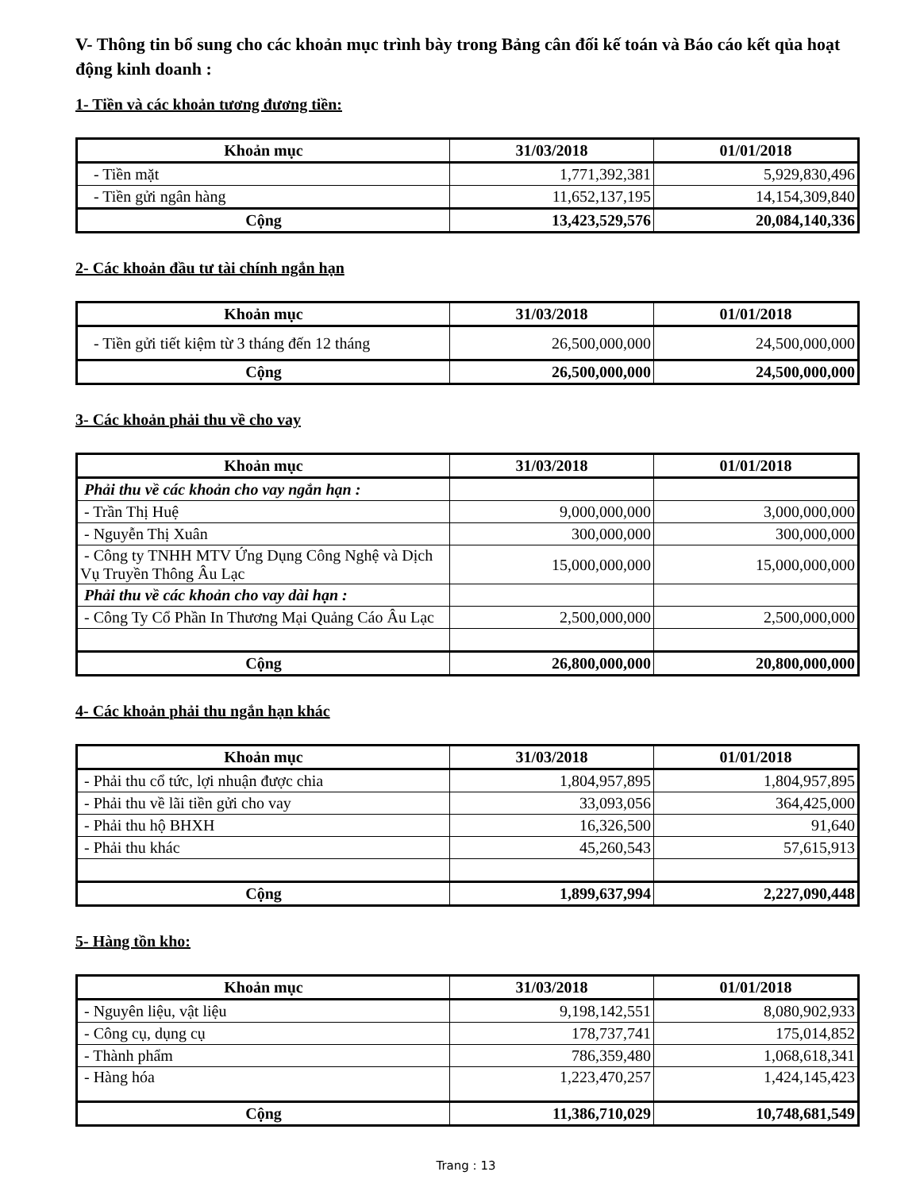V- Thông tin bổ sung cho các khoản mục trình bày trong Bảng cân đối kế toán và Báo cáo kết qủa hoạt động kinh doanh :
1- Tiền và các khoản tương đương tiền:
| Khoản mục | 31/03/2018 | 01/01/2018 |
| --- | --- | --- |
| - Tiền mặt | 1,771,392,381 | 5,929,830,496 |
| - Tiền gửi ngân hàng | 11,652,137,195 | 14,154,309,840 |
| Cộng | 13,423,529,576 | 20,084,140,336 |
2- Các khoản đầu tư tài chính ngắn hạn
| Khoản mục | 31/03/2018 | 01/01/2018 |
| --- | --- | --- |
| - Tiền gửi tiết kiệm từ 3 tháng đến 12 tháng | 26,500,000,000 | 24,500,000,000 |
| Cộng | 26,500,000,000 | 24,500,000,000 |
3- Các khoản phải thu về cho vay
| Khoản mục | 31/03/2018 | 01/01/2018 |
| --- | --- | --- |
| Phải thu về các khoản cho vay ngắn hạn : | | |
| - Trần Thị Huệ | 9,000,000,000 | 3,000,000,000 |
| - Nguyễn Thị Xuân | 300,000,000 | 300,000,000 |
| - Công ty TNHH MTV Ứng Dụng Công Nghệ và Dịch Vụ Truyền Thông Âu Lạc | 15,000,000,000 | 15,000,000,000 |
| Phải thu về các khoản cho vay dài hạn : | | |
| - Công Ty Cổ Phần In Thương Mại Quảng Cáo Âu Lạc | 2,500,000,000 | 2,500,000,000 |
| Cộng | 26,800,000,000 | 20,800,000,000 |
4- Các khoản phải thu ngắn hạn khác
| Khoản mục | 31/03/2018 | 01/01/2018 |
| --- | --- | --- |
| - Phải thu cổ tức, lợi nhuận được chia | 1,804,957,895 | 1,804,957,895 |
| - Phải thu về lãi tiền gửi cho vay | 33,093,056 | 364,425,000 |
| - Phải thu hộ BHXH | 16,326,500 | 91,640 |
| - Phải thu khác | 45,260,543 | 57,615,913 |
| Cộng | 1,899,637,994 | 2,227,090,448 |
5- Hàng tồn kho:
| Khoản mục | 31/03/2018 | 01/01/2018 |
| --- | --- | --- |
| - Nguyên liệu, vật liệu | 9,198,142,551 | 8,080,902,933 |
| - Công cụ, dụng cụ | 178,737,741 | 175,014,852 |
| - Thành phẩm | 786,359,480 | 1,068,618,341 |
| - Hàng hóa | 1,223,470,257 | 1,424,145,423 |
| Cộng | 11,386,710,029 | 10,748,681,549 |
Trang : 13